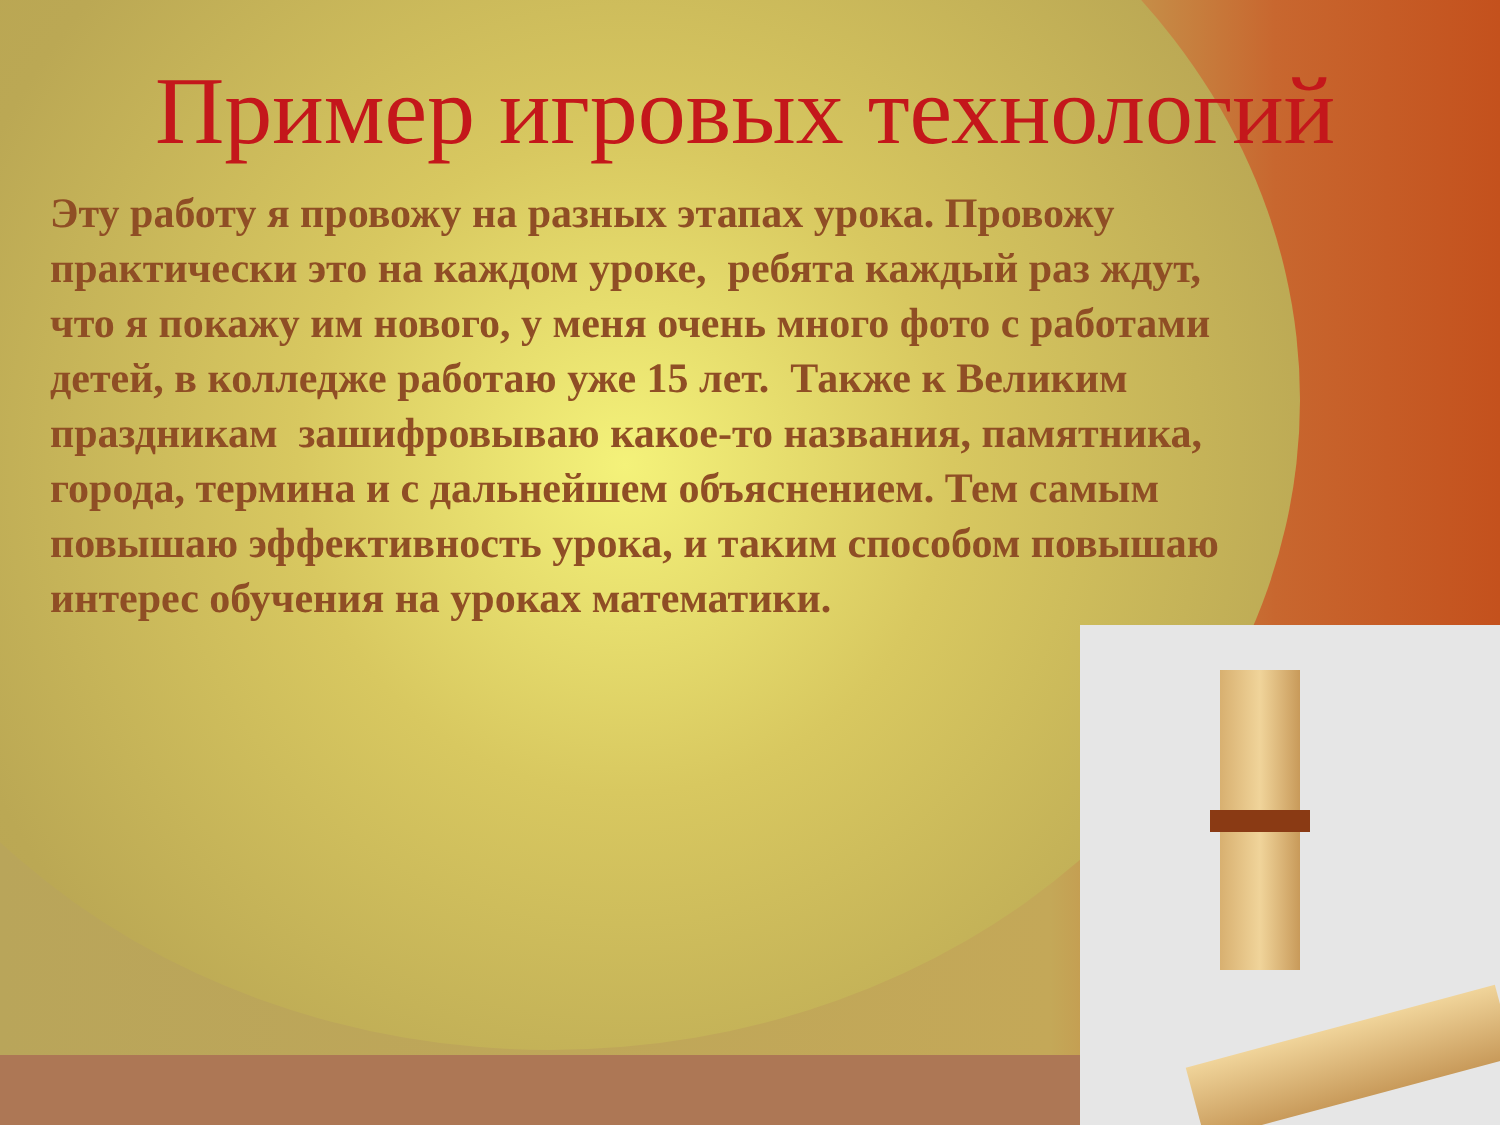Пример игровых технологий
Эту работу я провожу на разных этапах урока. Провожу практически это на каждом уроке, ребята каждый раз ждут, что я покажу им нового, у меня очень много фото с работами детей, в колледже работаю уже 15 лет. Также к Великим праздникам зашифровываю какое-то названия, памятника, города, термина и с дальнейшем объяснением. Тем самым повышаю эффективность урока, и таким способом повышаю интерес обучения на уроках математики.